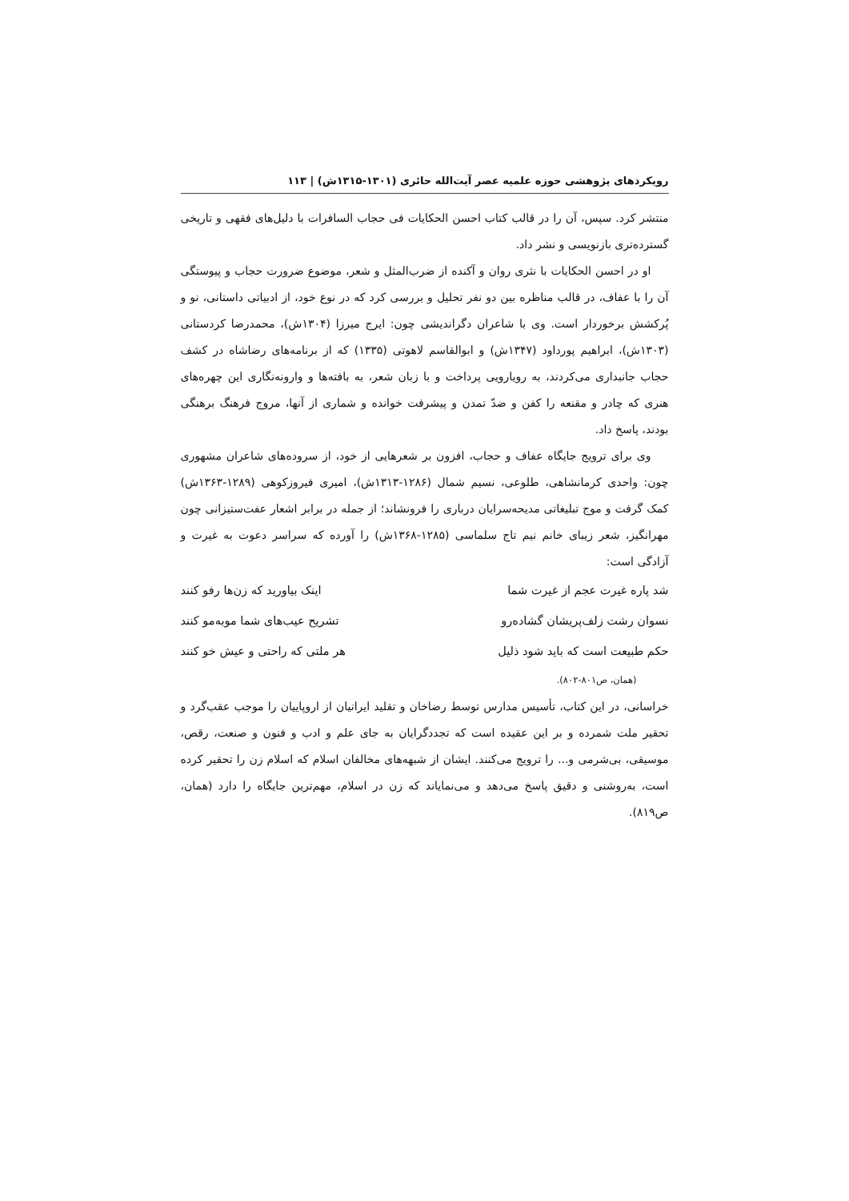رویکردهای پژوهشی حوزه علمیه عصر آیت‌الله حائری (۱۳۰۱-۱۳۱۵ش) | ۱۱۳
منتشر کرد. سپس، آن را در قالب کتاب احسن الحکایات فی حجاب السافرات با دلیل‌های فقهی و تاریخی گسترده‌تری بازنویسی و نشر داد.
او در احسن الحکایات با نثری روان و آکنده از ضرب‌المثل و شعر، موضوع ضرورت حجاب و پیوستگی آن را با عفاف، در قالب مناظره بین دو نفر تحلیل و بررسی کرد که در نوع خود، از ادبیاتی داستانی، نو و پُرکشش برخوردار است. وی با شاعران دگراندیشی چون: ایرج میرزا (۱۳۰۴ش)، محمدرضا کردستانی (۱۳۰۳ش)، ابراهیم پورداود (۱۳۴۷ش) و ابوالقاسم لاهوتی (۱۳۳۵) که از برنامه‌های رضاشاه در کشف حجاب جانبداری می‌کردند، به رویارویی پرداخت و با زبان شعر، به بافته‌ها و وارونه‌نگاری این چهره‌های هنری که چادر و مقنعه را کفن و ضدّ تمدن و پیشرفت خوانده و شماری از آنها، مروج فرهنگ برهنگی بودند، پاسخ داد.
وی برای ترویج جایگاه عفاف و حجاب، افزون بر شعرهایی از خود، از سروده‌های شاعران مشهوری چون: واحدی کرمانشاهی، طلوعی، نسیم شمال (۱۲۸۶-۱۳۱۳ش)، امیری فیروزکوهی (۱۲۸۹-۱۳۶۳ش) کمک گرفت و موج تبلیغاتی مدیحه‌سرایان درباری را فرونشاند؛ از جمله در برابر اشعار عفت‌ستیزانی چون مهرانگیز، شعر زیبای خانم نیم تاج سلماسی (۱۲۸۵-۱۳۶۸ش) را آورده که سراسر دعوت به غیرت و آزادگی است:
| شد پاره غیرت عجم از غیرت شما | اینک بیاورید که زن‌ها رفو کنند |
| نسوان رشت زلف‌پریشان گشاده‌رو | تشریح عیب‌های شما موبه‌مو کنند |
| حکم طبیعت است که باید شود ذلیل | هر ملتی که راحتی و عیش خو کنند |
(همان، ص۸۰۱-۸۰۲).
خراسانی، در این کتاب، تأسیس مدارس توسط رضاخان و تقلید ایرانیان از اروپاییان را موجب عقب‌گرد و تحقیر ملت شمرده و بر این عقیده است که تجددگرایان به جای علم و ادب و فنون و صنعت، رقص، موسیقی، بی‌شرمی و... را ترویج می‌کنند. ایشان از شبهه‌های مخالفان اسلام که اسلام زن را تحقیر کرده است، به‌روشنی و دقیق پاسخ می‌دهد و می‌نمایاند که زن در اسلام، مهم‌ترین جایگاه را دارد (همان، ص۸۱۹).